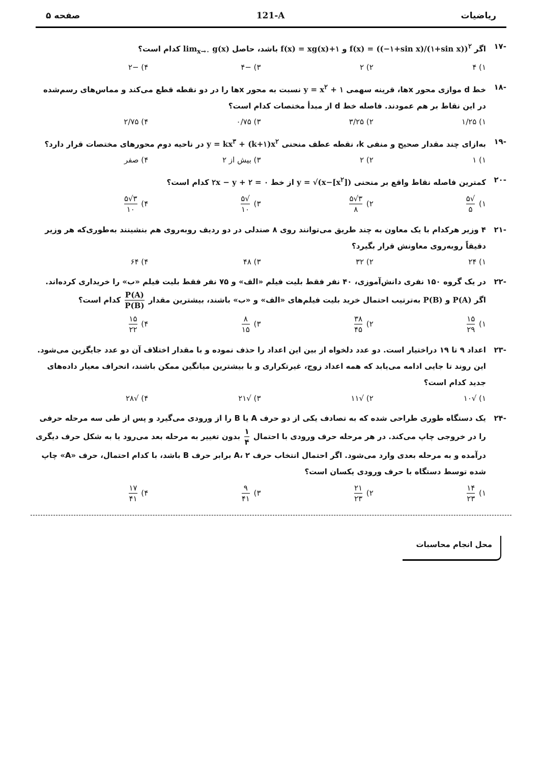ریاضیات 121-A صفحه ۵
-۱۷ اگر f(x) = ((−۱+sin x)/(۱+sin x))<sup>۲</sup> و f(x) = xg(x)+۱ باشد، حاصل lim<sub>x→۰</sub> g(x) کدام است؟
۱) ۴ ۲) ۲ ۳) −۴ ۴) −۲
-۱۸ خط d موازی محور xها، قرینه سهمی y = x<sup>۲</sup> + ۱ نسبت به محور xها را در دو نقطه قطع می‌کند و مماس‌های رسم‌شده در این نقاط بر هم عمودند. فاصله خط d از مبدأ مختصات کدام است؟
۱) ۱/۲۵ ۲) ۳/۲۵ ۳) ۰/۷۵ ۴) ۲/۷۵
-۱۹ به‌ازای چند مقدار صحیح و منفی k، نقطه عطف منحنی y = kx<sup>۳</sup> + (k+۱)x<sup>۲</sup> در ناحیه دوم محورهای مختصات قرار دارد؟
۱) ۱ ۲) ۲ ۳) بیش از ۲ ۴) صفر
-۲۰ کمترین فاصله نقاط واقع بر منحنی y = √(x−[x<sup>۲</sup>]) از خط ۲x − y + ۲ = ۰ کدام است؟
۱) √۵ ۵ ۲) ۳√۵ ۸ ۳) √۵ ۱۰ ۴) ۳√۵ ۱۰
-۲۱ ۴ وزیر هرکدام با یک معاون به چند طریق می‌توانند روی ۸ صندلی در دو ردیف روبه‌روی هم بنشینند به‌طوری‌که هر وزیر دقیقاً روبه‌روی معاونش قرار بگیرد؟
۱) ۲۴ ۲) ۳۲ ۳) ۴۸ ۴) ۶۴
-۲۲ در یک گروه ۱۵۰ نفری دانش‌آموزی، ۴۰ نفر فقط بلیت فیلم «الف» و ۷۵ نفر فقط بلیت فیلم «ب» را خریداری کرده‌اند. اگر P(A) و P(B) به‌ترتیب احتمال خرید بلیت فیلم‌های «الف» و «ب» باشند، بیشترین مقدار P(A) P(B) کدام است؟
۱) ۱۵ ۲۹ ۲) ۳۸ ۴۵ ۳) ۸ ۱۵ ۴) ۱۵ ۲۲
-۲۳ اعداد ۹ تا ۱۹ دراختیار است. دو عدد دلخواه از بین این اعداد را حذف نموده و با مقدار اختلاف آن دو عدد جایگزین می‌شود. این روند تا جایی ادامه می‌یابد که همه اعداد زوج، غیرتکراری و با بیشترین میانگین ممکن باشند، انحراف معیار داده‌های جدید کدام است؟
۱) √۱۰ ۲) √۱۱ ۳) √۲۱ ۴) √۲۸
-۲۴ یک دستگاه طوری طراحی شده که به تصادف یکی از دو حرف A یا B را از ورودی می‌گیرد و پس از طی سه مرحله حرفی را در خروجی چاپ می‌کند. در هر مرحله حرف ورودی با احتمال ۱ ۴ بدون تغییر به مرحله بعد می‌رود یا به شکل حرف دیگری درآمده و به مرحله بعدی وارد می‌شود. اگر احتمال انتخاب حرف A، ۲ برابر حرف B باشد، با کدام احتمال، حرف «A» چاپ شده توسط دستگاه با حرف ورودی یکسان است؟
۱) ۱۴ ۲۳ ۲) ۲۱ ۲۳ ۳) ۹ ۴۱ ۴) ۱۷ ۴۱
محل انجام محاسبات